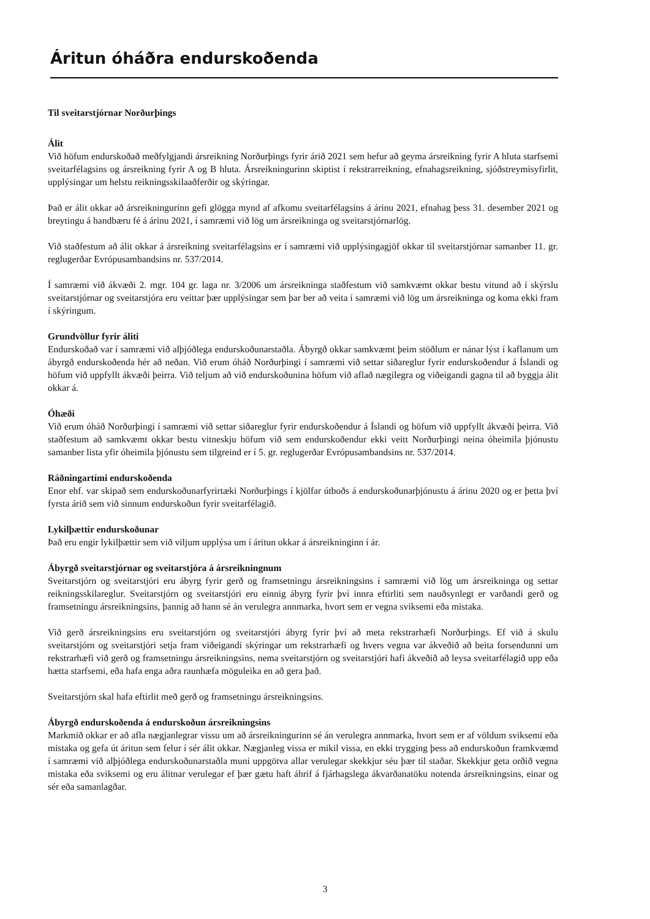Áritun óháðra endurskoðenda
Til sveitarstjórnar Norðurþings
Álit
Við höfum endurskoðað meðfylgjandi ársreikning Norðurþings fyrir árið 2021 sem hefur að geyma ársreikning fyrir A hluta starfsemi sveitarfélagsins og ársreikning fyrir A og B hluta. Ársreikningurinn skiptist í rekstrarreikning, efnahagsreikning, sjóðstreymisyfirlit, upplýsingar um helstu reikningsskilaaðferðir og skýringar.
Það er álit okkar að ársreikningurinn gefi glögga mynd af afkomu sveitarfélagsins á árinu 2021, efnahag þess 31. desember 2021 og breytingu á handbæru fé á árinu 2021, í samræmi við lög um ársreikninga og sveitarstjórnarlög.
Við staðfestum að álit okkar á ársreikning sveitarfélagsins er í samræmi við upplýsingagjöf okkar til sveitarstjórnar samanber 11. gr. reglugerðar Evrópusambandsins nr. 537/2014.
Í samræmi við ákvæði 2. mgr. 104 gr. laga nr. 3/2006 um ársreikninga staðfestum við samkvæmt okkar bestu vitund að í skýrslu sveitarstjórnar og sveitarstjóra eru veittar þær upplýsingar sem þar ber að veita í samræmi við lög um ársreikninga og koma ekki fram í skýringum.
Grundvöllur fyrir áliti
Endurskoðað var í samræmi við alþjóðlega endurskoðunarstaðla. Ábyrgð okkar samkvæmt þeim stöðlum er nánar lýst í kaflanum um ábyrgð endurskoðenda hér að neðan. Við erum óháð Norðurþingi í samræmi við settar siðareglur fyrir endurskoðendur á Íslandi og höfum við uppfyllt ákvæði þeirra. Við teljum að við endurskoðunina höfum við aflað nægilegra og viðeigandi gagna til að byggja álit okkar á.
Óhæði
Við erum óháð Norðurþingi í samræmi við settar siðareglur fyrir endurskoðendur á Íslandi og höfum við uppfyllt ákvæði þeirra. Við staðfestum að samkvæmt okkar bestu vitneskju höfum við sem endurskoðendur ekki veitt Norðurþingi neina óheimila þjónustu samanber lista yfir óheimila þjónustu sem tilgreind er í 5. gr. reglugerðar Evrópusambandsins nr. 537/2014.
Ráðningartími endurskoðenda
Enor ehf. var skipað sem endurskoðunarfyrirtæki Norðurþings í kjölfar útboðs á endurskoðunarþjónustu á árinu 2020 og er þetta því fyrsta árið sem við sinnum endurskoðun fyrir sveitarfélagið.
Lykilþættir endurskoðunar
Það eru engir lykilþættir sem við viljum upplýsa um í áritun okkar á ársreikninginn í ár.
Ábyrgð sveitarstjórnar og sveitarstjóra á ársreikningnum
Sveitarstjórn og sveitarstjóri eru ábyrg fyrir gerð og framsetningu ársreikningsins í samræmi við lög um ársreikninga og settar reikningsskilareglur. Sveitarstjórn og sveitarstjóri eru einnig ábyrg fyrir því innra eftirliti sem nauðsynlegt er varðandi gerð og framsetningu ársreikningsins, þannig að hann sé án verulegra annmarka, hvort sem er vegna sviksemi eða mistaka.
Við gerð ársreikningsins eru sveitarstjórn og sveitarstjóri ábyrg fyrir því að meta rekstrarhæfi Norðurþings. Ef við á skulu sveitarstjórn og sveitarstjóri setja fram viðeigandi skýringar um rekstrarhæfi og hvers vegna var ákveðið að beita forsendunni um rekstrarhæfi við gerð og framsetningu ársreikningsins, nema sveitarstjórn og sveitarstjóri hafi ákveðið að leysa sveitarfélagið upp eða hætta starfsemi, eða hafa enga aðra raunhæfa möguleika en að gera það.
Sveitarstjórn skal hafa eftirlit með gerð og framsetningu ársreikningsins.
Ábyrgð endurskoðenda á endurskoðun ársreikningsins
Markmið okkar er að afla nægjanlegrar vissu um að ársreikningurinn sé án verulegra annmarka, hvort sem er af völdum sviksemi eða mistaka og gefa út áritun sem felur í sér álit okkar. Nægjanleg vissa er mikil vissa, en ekki trygging þess að endurskoðun framkvæmd í samræmi við alþjóðlega endurskoðunarstaðla muni uppgötva allar verulegar skekkjur séu þær til staðar. Skekkjur geta orðið vegna mistaka eða sviksemi og eru álitnar verulegar ef þær gætu haft áhrif á fjárhagslega ákvarðanatöku notenda ársreikningsins, einar og sér eða samanlagðar.
3